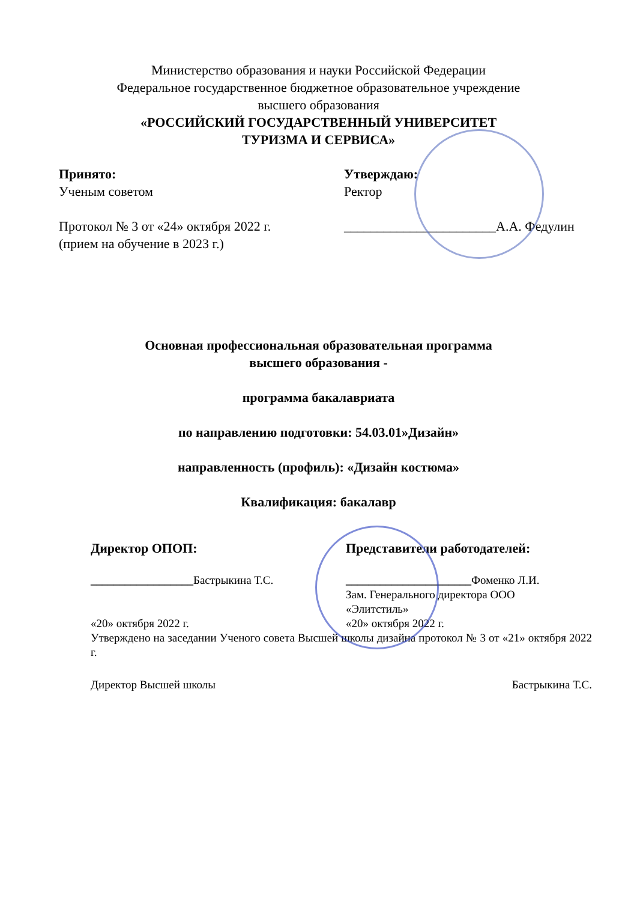Министерство образования и науки Российской Федерации
Федеральное государственное бюджетное образовательное учреждение
высшего образования
«РОССИЙСКИЙ ГОСУДАРСТВЕННЫЙ УНИВЕРСИТЕТ
ТУРИЗМА И СЕРВИСА»
Принято:
Ученым советом
Протокол № 3 от «24» октября 2022 г.
(прием на обучение в 2023 г.)
Утверждаю:
Ректор
_______________________А.А. Федулин
Основная профессиональная образовательная программа
высшего образования -
программа бакалавриата
по направлению подготовки: 54.03.01»Дизайн»
направленность (профиль): «Дизайн костюма»
Квалификация: бакалавр
Директор ОПОП: Представители работодателей:
__________________Бастрыкина Т.С. ______________________Фоменко Л.И.
Зам. Генерального директора ООО
«Элитстиль»
«20» октября 2022 г. «20» октября 2022 г.
Утверждено на заседании Ученого совета Высшей школы дизайна протокол № 3 от «21» октября 2022 г.
Директор Высшей школы Бастрыкина Т.С.